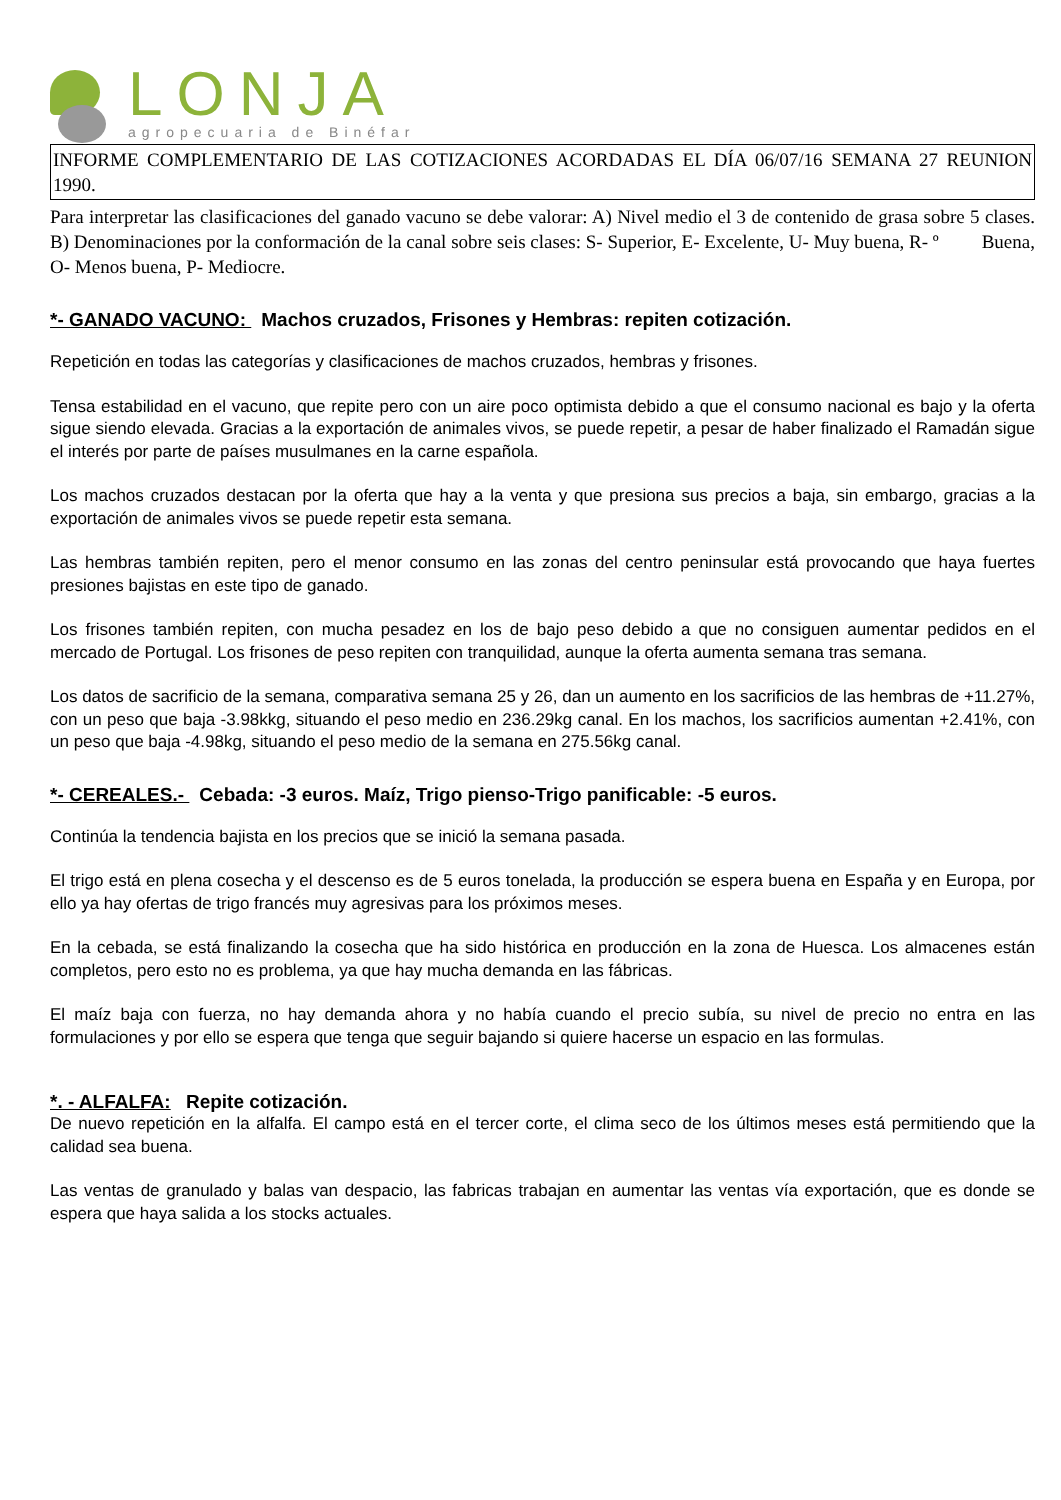LONJA
agropecuaria de Binéfar
INFORME COMPLEMENTARIO DE LAS COTIZACIONES ACORDADAS EL DÍA 06/07/16 SEMANA 27 REUNION 1990.
Para interpretar las clasificaciones del ganado vacuno se debe valorar: A) Nivel medio el 3 de contenido de grasa sobre 5 clases. B) Denominaciones por la conformación de la canal sobre seis clases: S- Superior, E- Excelente, U- Muy buena, R- º Buena, O- Menos buena, P- Mediocre.
*- GANADO VACUNO: Machos cruzados, Frisones y Hembras: repiten cotización.
Repetición en todas las categorías y clasificaciones de machos cruzados, hembras y frisones.
Tensa estabilidad en el vacuno, que repite pero con un aire poco optimista debido a que el consumo nacional es bajo y la oferta sigue siendo elevada. Gracias a la exportación de animales vivos, se puede repetir, a pesar de haber finalizado el Ramadán sigue el interés por parte de países musulmanes en la carne española.
Los machos cruzados destacan por la oferta que hay a la venta y que presiona sus precios a baja, sin embargo, gracias a la exportación de animales vivos se puede repetir esta semana.
Las hembras también repiten, pero el menor consumo en las zonas del centro peninsular está provocando que haya fuertes presiones bajistas en este tipo de ganado.
Los frisones también repiten, con mucha pesadez en los de bajo peso debido a que no consiguen aumentar pedidos en el mercado de Portugal. Los frisones de peso repiten con tranquilidad, aunque la oferta aumenta semana tras semana.
Los datos de sacrificio de la semana, comparativa semana 25 y 26, dan un aumento en los sacrificios de las hembras de +11.27%, con un peso que baja -3.98kkg, situando el peso medio en 236.29kg canal. En los machos, los sacrificios aumentan +2.41%, con un peso que baja -4.98kg, situando el peso medio de la semana en 275.56kg canal.
*- CEREALES.- Cebada: -3 euros. Maíz, Trigo pienso-Trigo panificable: -5 euros.
Continúa la tendencia bajista en los precios que se inició la semana pasada.
El trigo está en plena cosecha y el descenso es de 5 euros tonelada, la producción se espera buena en España y en Europa, por ello ya hay ofertas de trigo francés muy agresivas para los próximos meses.
En la cebada, se está finalizando la cosecha que ha sido histórica en producción en la zona de Huesca. Los almacenes están completos, pero esto no es problema, ya que hay mucha demanda en las fábricas.
El maíz baja con fuerza, no hay demanda ahora y no había cuando el precio subía, su nivel de precio no entra en las formulaciones y por ello se espera que tenga que seguir bajando si quiere hacerse un espacio en las formulas.
*. - ALFALFA: Repite cotización.
De nuevo repetición en la alfalfa. El campo está en el tercer corte, el clima seco de los últimos meses está permitiendo que la calidad sea buena.
Las ventas de granulado y balas van despacio, las fabricas trabajan en aumentar las ventas vía exportación, que es donde se espera que haya salida a los stocks actuales.